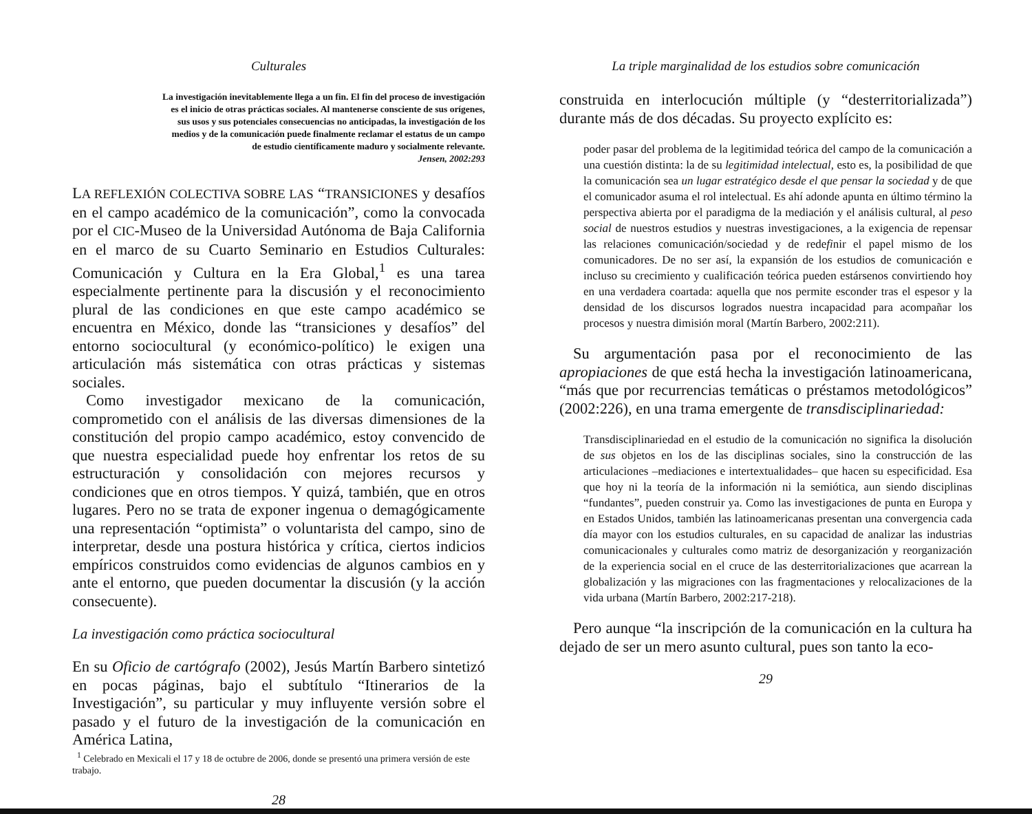Culturales
La investigación inevitablemente llega a un fin. El fin del proceso de investigación es el inicio de otras prácticas sociales. Al mantenerse consciente de sus orígenes, sus usos y sus potenciales consecuencias no anticipadas, la investigación de los medios y de la comunicación puede finalmente reclamar el estatus de un campo de estudio científicamente maduro y socialmente relevante.
Jensen, 2002:293
LA REFLEXIÓN COLECTIVA SOBRE LAS “TRANSICIONES y desafíos en el campo académico de la comunicación”, como la convocada por el CIC-Museo de la Universidad Autónoma de Baja California en el marco de su Cuarto Seminario en Estudios Culturales: Comunicación y Cultura en la Era Global,<sup>1</sup> es una tarea especialmente pertinente para la discusión y el reconocimiento plural de las condiciones en que este campo académico se encuentra en México, donde las “transiciones y desafíos” del entorno sociocultural (y económico-político) le exigen una articulación más sistemática con otras prácticas y sistemas sociales.
Como investigador mexicano de la comunicación, comprometido con el análisis de las diversas dimensiones de la constitución del propio campo académico, estoy convencido de que nuestra especialidad puede hoy enfrentar los retos de su estructuración y consolidación con mejores recursos y condiciones que en otros tiempos. Y quizá, también, que en otros lugares. Pero no se trata de exponer ingenua o demagógicamente una representación “optimista” o voluntarista del campo, sino de interpretar, desde una postura histórica y crítica, ciertos indicios empíricos construidos como evidencias de algunos cambios en y ante el entorno, que pueden documentar la discusión (y la acción consecuente).
La investigación como práctica sociocultural
En su Oficio de cartógrafo (2002), Jesús Martín Barbero sintetizó en pocas páginas, bajo el subtítulo “Itinerarios de la Investigación”, su particular y muy influyente versión sobre el pasado y el futuro de la investigación de la comunicación en América Latina,
<sup>1</sup> Celebrado en Mexicali el 17 y 18 de octubre de 2006, donde se presentó una primera versión de este trabajo.
28
La triple marginalidad de los estudios sobre comunicación
construida en interlocución múltiple (y “desterritorializada”) durante más de dos décadas. Su proyecto explícito es:
poder pasar del problema de la legitimidad teórica del campo de la comunicación a una cuestión distinta: la de su legitimidad intelectual, esto es, la posibilidad de que la comunicación sea un lugar estratégico desde el que pensar la sociedad y de que el comunicador asuma el rol intelectual. Es ahí adonde apunta en último término la perspectiva abierta por el paradigma de la mediación y el análisis cultural, al peso social de nuestros estudios y nuestras investigaciones, a la exigencia de repensar las relaciones comunicación/sociedad y de redefinir el papel mismo de los comunicadores. De no ser así, la expansión de los estudios de comunicación e incluso su crecimiento y cualificación teórica pueden estársenos convirtiendo hoy en una verdadera coartada: aquella que nos permite esconder tras el espesor y la densidad de los discursos logrados nuestra incapacidad para acompañar los procesos y nuestra dimisión moral (Martín Barbero, 2002:211).
Su argumentación pasa por el reconocimiento de las apropiaciones de que está hecha la investigación latinoamericana, “más que por recurrencias temáticas o préstamos metodológicos” (2002:226), en una trama emergente de transdisciplinariedad:
Transdisciplinariedad en el estudio de la comunicación no significa la disolución de sus objetos en los de las disciplinas sociales, sino la construcción de las articulaciones –mediaciones e intertextualidades– que hacen su especificidad. Esa que hoy ni la teoría de la información ni la semiótica, aun siendo disciplinas “fundantes”, pueden construir ya. Como las investigaciones de punta en Europa y en Estados Unidos, también las latinoamericanas presentan una convergencia cada día mayor con los estudios culturales, en su capacidad de analizar las industrias comunicacionales y culturales como matriz de desorganización y reorganización de la experiencia social en el cruce de las desterritorializaciones que acarrean la globalización y las migraciones con las fragmentaciones y relocalizaciones de la vida urbana (Martín Barbero, 2002:217-218).
Pero aunque “la inscripción de la comunicación en la cultura ha dejado de ser un mero asunto cultural, pues son tanto la eco-
29